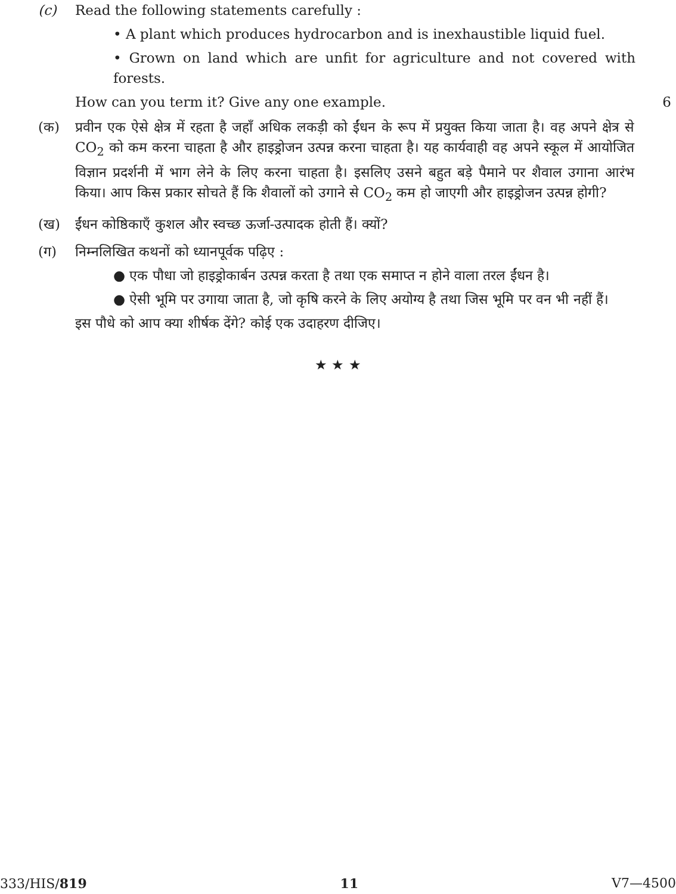(c) Read the following statements carefully :
• A plant which produces hydrocarbon and is inexhaustible liquid fuel.
• Grown on land which are unfit for agriculture and not covered with forests.
How can you term it? Give any one example. 6
(क) प्रवीन एक ऐसे क्षेत्र में रहता है जहाँ अधिक लकड़ी को ईंधन के रूप में प्रयुक्त किया जाता है। वह अपने क्षेत्र से CO<sub>2</sub> को कम करना चाहता है और हाइड्रोजन उत्पन्न करना चाहता है। यह कार्यवाही वह अपने स्कूल में आयोजित विज्ञान प्रदर्शनी में भाग लेने के लिए करना चाहता है। इसलिए उसने बहुत बड़े पैमाने पर शैवाल उगाना आरंभ किया। आप किस प्रकार सोचते हैं कि शैवालों को उगाने से CO<sub>2</sub> कम हो जाएगी और हाइड्रोजन उत्पन्न होगी?
(ख) ईंधन कोष्ठिकाएँ कुशल और स्वच्छ ऊर्जा-उत्पादक होती हैं। क्यों?
(ग) निम्नलिखित कथनों को ध्यानपूर्वक पढ़िए :
● एक पौधा जो हाइड्रोकार्बन उत्पन्न करता है तथा एक समाप्त न होने वाला तरल ईंधन है।
● ऐसी भूमि पर उगाया जाता है, जो कृषि करने के लिए अयोग्य है तथा जिस भूमि पर वन भी नहीं हैं।
इस पौधे को आप क्या शीर्षक देंगे? कोई एक उदाहरण दीजिए।
★ ★ ★
333/HIS/819 11 V7—4500